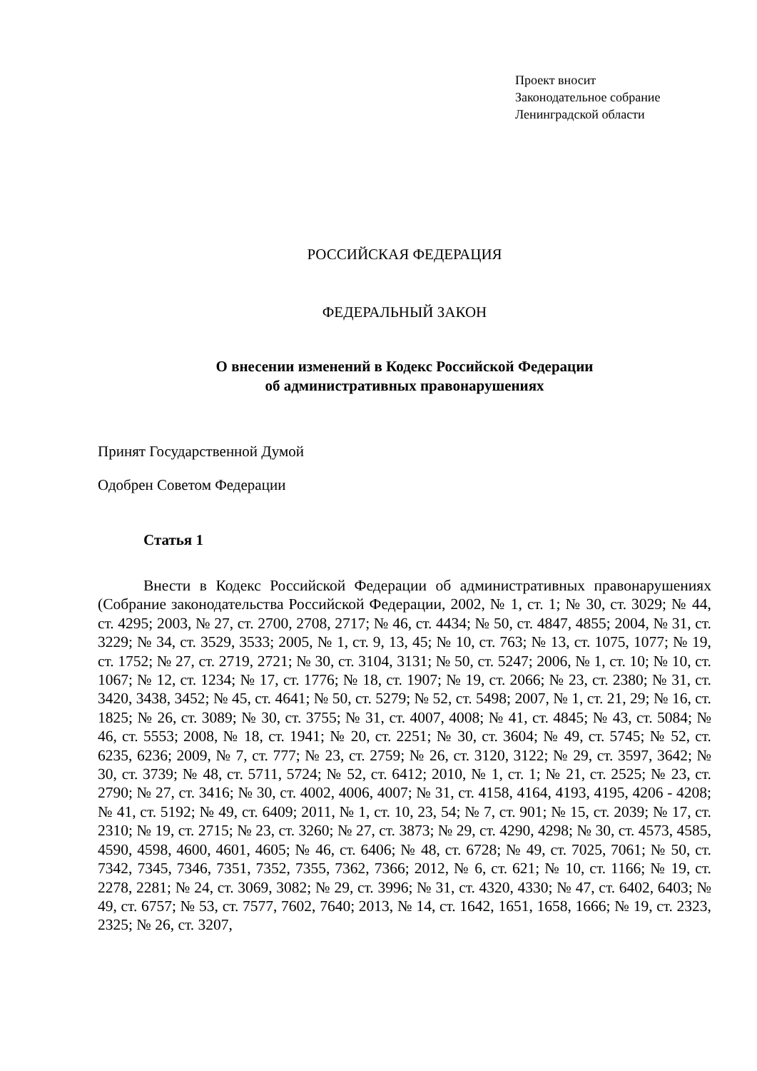Проект вносит
Законодательное собрание
Ленинградской области
РОССИЙСКАЯ ФЕДЕРАЦИЯ
ФЕДЕРАЛЬНЫЙ ЗАКОН
О внесении изменений в Кодекс Российской Федерации
об административных правонарушениях
Принят Государственной Думой
Одобрен Советом Федерации
Статья 1
Внести в Кодекс Российской Федерации об административных правонарушениях (Собрание законодательства Российской Федерации, 2002, № 1, ст. 1; № 30, ст. 3029; № 44, ст. 4295; 2003, № 27, ст. 2700, 2708, 2717; № 46, ст. 4434; № 50, ст. 4847, 4855; 2004, № 31, ст. 3229; № 34, ст. 3529, 3533; 2005, № 1, ст. 9, 13, 45; № 10, ст. 763; № 13, ст. 1075, 1077; № 19, ст. 1752; № 27, ст. 2719, 2721; № 30, ст. 3104, 3131; № 50, ст. 5247; 2006, № 1, ст. 10; № 10, ст. 1067; № 12, ст. 1234; № 17, ст. 1776; № 18, ст. 1907; № 19, ст. 2066; № 23, ст. 2380; № 31, ст. 3420, 3438, 3452; № 45, ст. 4641; № 50, ст. 5279; № 52, ст. 5498; 2007, № 1, ст. 21, 29; № 16, ст. 1825; № 26, ст. 3089; № 30, ст. 3755; № 31, ст. 4007, 4008; № 41, ст. 4845; № 43, ст. 5084; № 46, ст. 5553; 2008, № 18, ст. 1941; № 20, ст. 2251; № 30, ст. 3604; № 49, ст. 5745; № 52, ст. 6235, 6236; 2009, № 7, ст. 777; № 23, ст. 2759; № 26, ст. 3120, 3122; № 29, ст. 3597, 3642; № 30, ст. 3739; № 48, ст. 5711, 5724; № 52, ст. 6412; 2010, № 1, ст. 1; № 21, ст. 2525; № 23, ст. 2790; № 27, ст. 3416; № 30, ст. 4002, 4006, 4007; № 31, ст. 4158, 4164, 4193, 4195, 4206 - 4208; № 41, ст. 5192; № 49, ст. 6409; 2011, № 1, ст. 10, 23, 54; № 7, ст. 901; № 15, ст. 2039; № 17, ст. 2310; № 19, ст. 2715; № 23, ст. 3260; № 27, ст. 3873; № 29, ст. 4290, 4298; № 30, ст. 4573, 4585, 4590, 4598, 4600, 4601, 4605; № 46, ст. 6406; № 48, ст. 6728; № 49, ст. 7025, 7061; № 50, ст. 7342, 7345, 7346, 7351, 7352, 7355, 7362, 7366; 2012, № 6, ст. 621; № 10, ст. 1166; № 19, ст. 2278, 2281; № 24, ст. 3069, 3082; № 29, ст. 3996; № 31, ст. 4320, 4330; № 47, ст. 6402, 6403; № 49, ст. 6757; № 53, ст. 7577, 7602, 7640; 2013, № 14, ст. 1642, 1651, 1658, 1666; № 19, ст. 2323, 2325; № 26, ст. 3207,